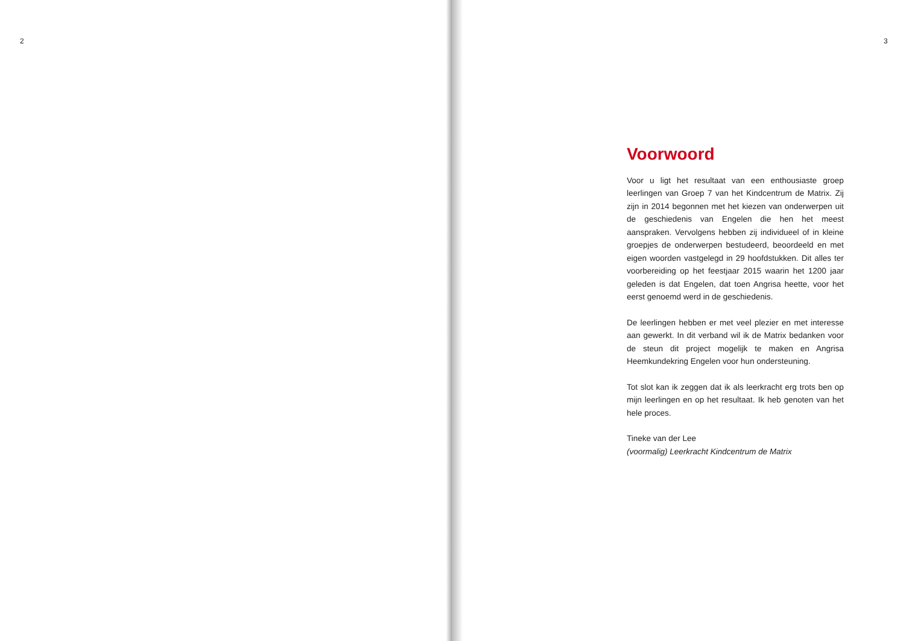2 3
Voorwoord
Voor u ligt het resultaat van een enthousiaste groep leerlingen van Groep 7 van het Kindcentrum de Matrix. Zij zijn in 2014 begonnen met het kiezen van onderwerpen uit de geschiedenis van Engelen die hen het meest aanspraken. Vervolgens hebben zij individueel of in kleine groepjes de onderwerpen bestudeerd, beoordeeld en met eigen woorden vastgelegd in 29 hoofdstukken. Dit alles ter voorbereiding op het feestjaar 2015 waarin het 1200 jaar geleden is dat Engelen, dat toen Angrisa heette, voor het eerst genoemd werd in de geschiedenis.
De leerlingen hebben er met veel plezier en met interesse aan gewerkt. In dit verband wil ik de Matrix bedanken voor de steun dit project mogelijk te maken en Angrisa Heemkundekring Engelen voor hun ondersteuning.
Tot slot kan ik zeggen dat ik als leerkracht erg trots ben op mijn leerlingen en op het resultaat. Ik heb genoten van het hele proces.
Tineke van der Lee
(voormalig) Leerkracht Kindcentrum de Matrix